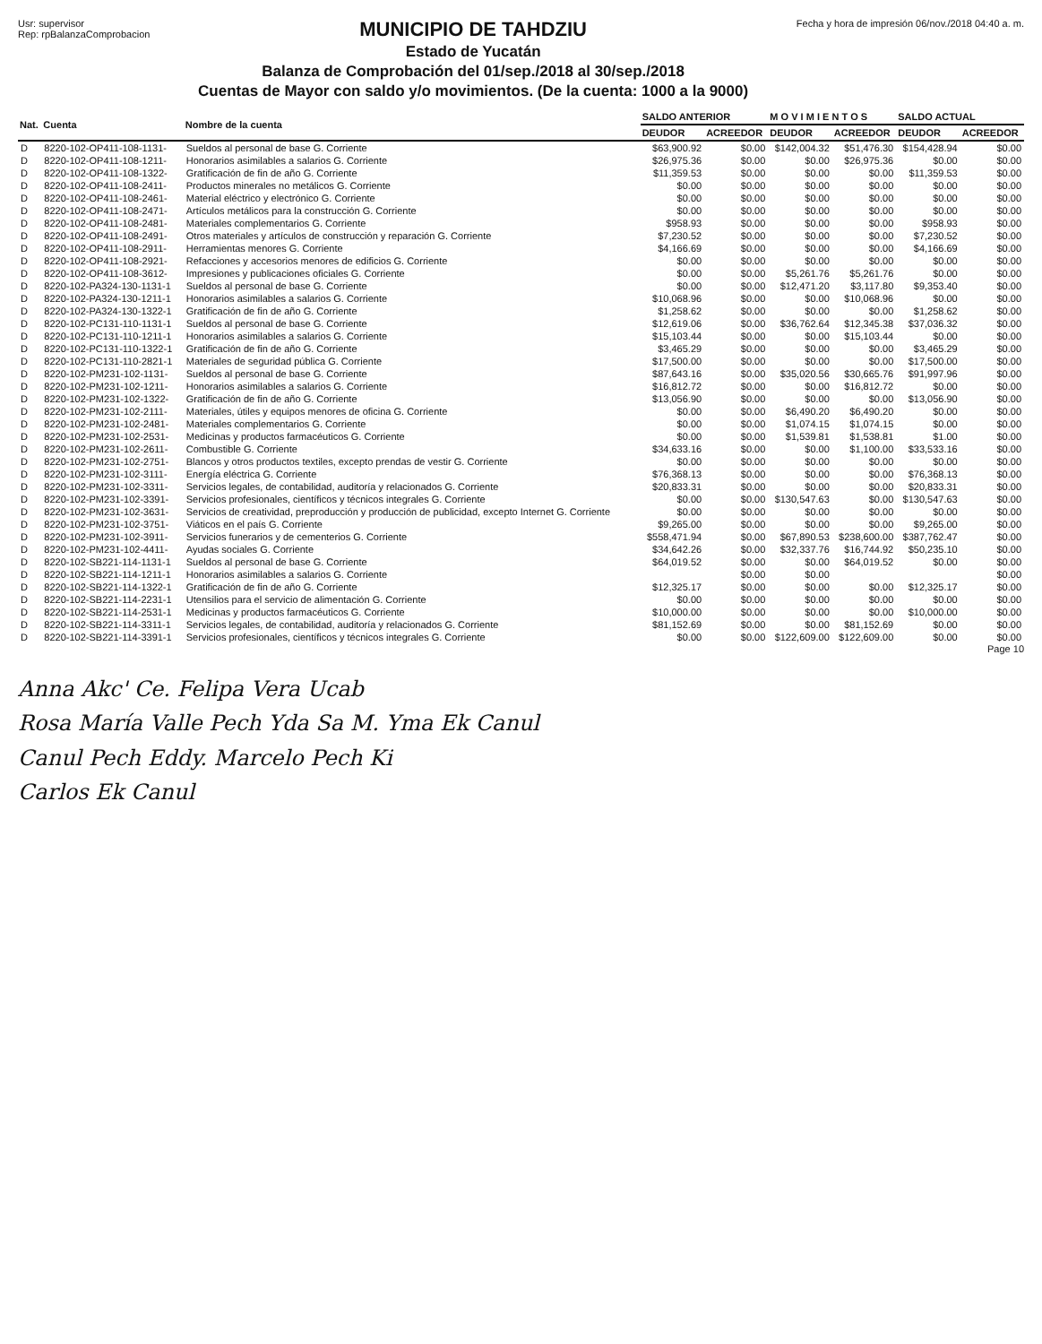Usr: supervisor
Rep: rpBalanzaComprobacion
MUNICIPIO DE TAHDZIU
Estado de Yucatán
Balanza de Comprobación del 01/sep./2018 al 30/sep./2018
Cuentas de Mayor con saldo y/o movimientos. (De la cuenta: 1000 a la 9000)
Fecha y hora de impresión 06/nov./2018 04:40 a. m.
| Nat. | Cuenta | Nombre de la cuenta | SALDO ANTERIOR | | M O V I M I E N T O S | | SALDO ACTUAL | |
| --- | --- | --- | --- | --- | --- | --- | --- | --- |
| | | | DEUDOR | ACREEDOR | DEUDOR | ACREEDOR | DEUDOR | ACREEDOR |
| D | 8220-102-OP411-108-1131- | Sueldos al personal de base G. Corriente | $63,900.92 | $0.00 | $142,004.32 | $51,476.30 | $154,428.94 | $0.00 |
| D | 8220-102-OP411-108-1211- | Honorarios asimilables a salarios G. Corriente | $26,975.36 | $0.00 | $0.00 | $26,975.36 | $0.00 | $0.00 |
| D | 8220-102-OP411-108-1322- | Gratificación de fin de año G. Corriente | $11,359.53 | $0.00 | $0.00 | $0.00 | $11,359.53 | $0.00 |
| D | 8220-102-OP411-108-2411- | Productos minerales no metálicos G. Corriente | $0.00 | $0.00 | $0.00 | $0.00 | $0.00 | $0.00 |
| D | 8220-102-OP411-108-2461- | Material eléctrico y electrónico G. Corriente | $0.00 | $0.00 | $0.00 | $0.00 | $0.00 | $0.00 |
| D | 8220-102-OP411-108-2471- | Artículos metálicos para la construcción G. Corriente | $0.00 | $0.00 | $0.00 | $0.00 | $0.00 | $0.00 |
| D | 8220-102-OP411-108-2481- | Materiales complementarios G. Corriente | $958.93 | $0.00 | $0.00 | $0.00 | $958.93 | $0.00 |
| D | 8220-102-OP411-108-2491- | Otros materiales y artículos de construcción y reparación G. Corriente | $7,230.52 | $0.00 | $0.00 | $0.00 | $7,230.52 | $0.00 |
| D | 8220-102-OP411-108-2911- | Herramientas menores G. Corriente | $4,166.69 | $0.00 | $0.00 | $0.00 | $4,166.69 | $0.00 |
| D | 8220-102-OP411-108-2921- | Refacciones y accesorios menores de edificios G. Corriente | $0.00 | $0.00 | $0.00 | $0.00 | $0.00 | $0.00 |
| D | 8220-102-OP411-108-3612- | Impresiones y publicaciones oficiales G. Corriente | $0.00 | $0.00 | $5,261.76 | $5,261.76 | $0.00 | $0.00 |
| D | 8220-102-PA324-130-1131-1 | Sueldos al personal de base G. Corriente | $0.00 | $0.00 | $12,471.20 | $3,117.80 | $9,353.40 | $0.00 |
| D | 8220-102-PA324-130-1211-1 | Honorarios asimilables a salarios G. Corriente | $10,068.96 | $0.00 | $0.00 | $10,068.96 | $0.00 | $0.00 |
| D | 8220-102-PA324-130-1322-1 | Gratificación de fin de año G. Corriente | $1,258.62 | $0.00 | $0.00 | $0.00 | $1,258.62 | $0.00 |
| D | 8220-102-PC131-110-1131-1 | Sueldos al personal de base G. Corriente | $12,619.06 | $0.00 | $36,762.64 | $12,345.38 | $37,036.32 | $0.00 |
| D | 8220-102-PC131-110-1211-1 | Honorarios asimilables a salarios G. Corriente | $15,103.44 | $0.00 | $0.00 | $15,103.44 | $0.00 | $0.00 |
| D | 8220-102-PC131-110-1322-1 | Gratificación de fin de año G. Corriente | $3,465.29 | $0.00 | $0.00 | $0.00 | $3,465.29 | $0.00 |
| D | 8220-102-PC131-110-2821-1 | Materiales de seguridad pública G. Corriente | $17,500.00 | $0.00 | $0.00 | $0.00 | $17,500.00 | $0.00 |
| D | 8220-102-PM231-102-1131- | Sueldos al personal de base G. Corriente | $87,643.16 | $0.00 | $35,020.56 | $30,665.76 | $91,997.96 | $0.00 |
| D | 8220-102-PM231-102-1211- | Honorarios asimilables a salarios G. Corriente | $16,812.72 | $0.00 | $0.00 | $16,812.72 | $0.00 | $0.00 |
| D | 8220-102-PM231-102-1322- | Gratificación de fin de año G. Corriente | $13,056.90 | $0.00 | $0.00 | $0.00 | $13,056.90 | $0.00 |
| D | 8220-102-PM231-102-2111- | Materiales, útiles y equipos menores de oficina G. Corriente | $0.00 | $0.00 | $6,490.20 | $6,490.20 | $0.00 | $0.00 |
| D | 8220-102-PM231-102-2481- | Materiales complementarios G. Corriente | $0.00 | $0.00 | $1,074.15 | $1,074.15 | $0.00 | $0.00 |
| D | 8220-102-PM231-102-2531- | Medicinas y productos farmacéuticos G. Corriente | $0.00 | $0.00 | $1,539.81 | $1,538.81 | $1.00 | $0.00 |
| D | 8220-102-PM231-102-2611- | Combustible G. Corriente | $34,633.16 | $0.00 | $0.00 | $1,100.00 | $33,533.16 | $0.00 |
| D | 8220-102-PM231-102-2751- | Blancos y otros productos textiles, excepto prendas de vestir G. Corriente | $0.00 | $0.00 | $0.00 | $0.00 | $0.00 | $0.00 |
| D | 8220-102-PM231-102-3111- | Energía eléctrica G. Corriente | $76,368.13 | $0.00 | $0.00 | $0.00 | $76,368.13 | $0.00 |
| D | 8220-102-PM231-102-3311- | Servicios legales, de contabilidad, auditoría y relacionados G. Corriente | $20,833.31 | $0.00 | $0.00 | $0.00 | $20,833.31 | $0.00 |
| D | 8220-102-PM231-102-3391- | Servicios profesionales, científicos y técnicos integrales G. Corriente | $0.00 | $0.00 | $130,547.63 | $0.00 | $130,547.63 | $0.00 |
| D | 8220-102-PM231-102-3631- | Servicios de creatividad, preproducción y producción de publicidad, excepto Internet G. Corriente | $0.00 | $0.00 | $0.00 | $0.00 | $0.00 | $0.00 |
| D | 8220-102-PM231-102-3751- | Viáticos en el país G. Corriente | $9,265.00 | $0.00 | $0.00 | $0.00 | $9,265.00 | $0.00 |
| D | 8220-102-PM231-102-3911- | Servicios funerarios y de cementerios G. Corriente | $558,471.94 | $0.00 | $67,890.53 | $238,600.00 | $387,762.47 | $0.00 |
| D | 8220-102-PM231-102-4411- | Ayudas sociales G. Corriente | $34,642.26 | $0.00 | $32,337.76 | $16,744.92 | $50,235.10 | $0.00 |
| D | 8220-102-SB221-114-1131-1 | Sueldos al personal de base G. Corriente | $64,019.52 | $0.00 | $0.00 | $64,019.52 | $0.00 | $0.00 |
| D | 8220-102-SB221-114-1211-1 | Honorarios asimilables a salarios G. Corriente | | $0.00 | $0.00 | | | $0.00 |
| D | 8220-102-SB221-114-1322-1 | Gratificación de fin de año G. Corriente | $12,325.17 | $0.00 | $0.00 | $0.00 | $12,325.17 | $0.00 |
| D | 8220-102-SB221-114-2231-1 | Utensilios para el servicio de alimentación G. Corriente | $0.00 | $0.00 | $0.00 | $0.00 | $0.00 | $0.00 |
| D | 8220-102-SB221-114-2531-1 | Medicinas y productos farmacéuticos G. Corriente | $10,000.00 | $0.00 | $0.00 | $0.00 | $10,000.00 | $0.00 |
| D | 8220-102-SB221-114-3311-1 | Servicios legales, de contabilidad, auditoría y relacionados G. Corriente | $81,152.69 | $0.00 | $0.00 | $81,152.69 | $0.00 | $0.00 |
| D | 8220-102-SB221-114-3391-1 | Servicios profesionales, científicos y técnicos integrales G. Corriente | $0.00 | $0.00 | $122,609.00 | $122,609.00 | $0.00 | $0.00 |
Page 10
Anna Akc' Ce. Felipa Vera Ucab
Rosa María Valle Pech Yda Sa M. Yma Ek Canul
Canul Pech Eddy. Marcelo Pech Ki
Carlos Ek Canul